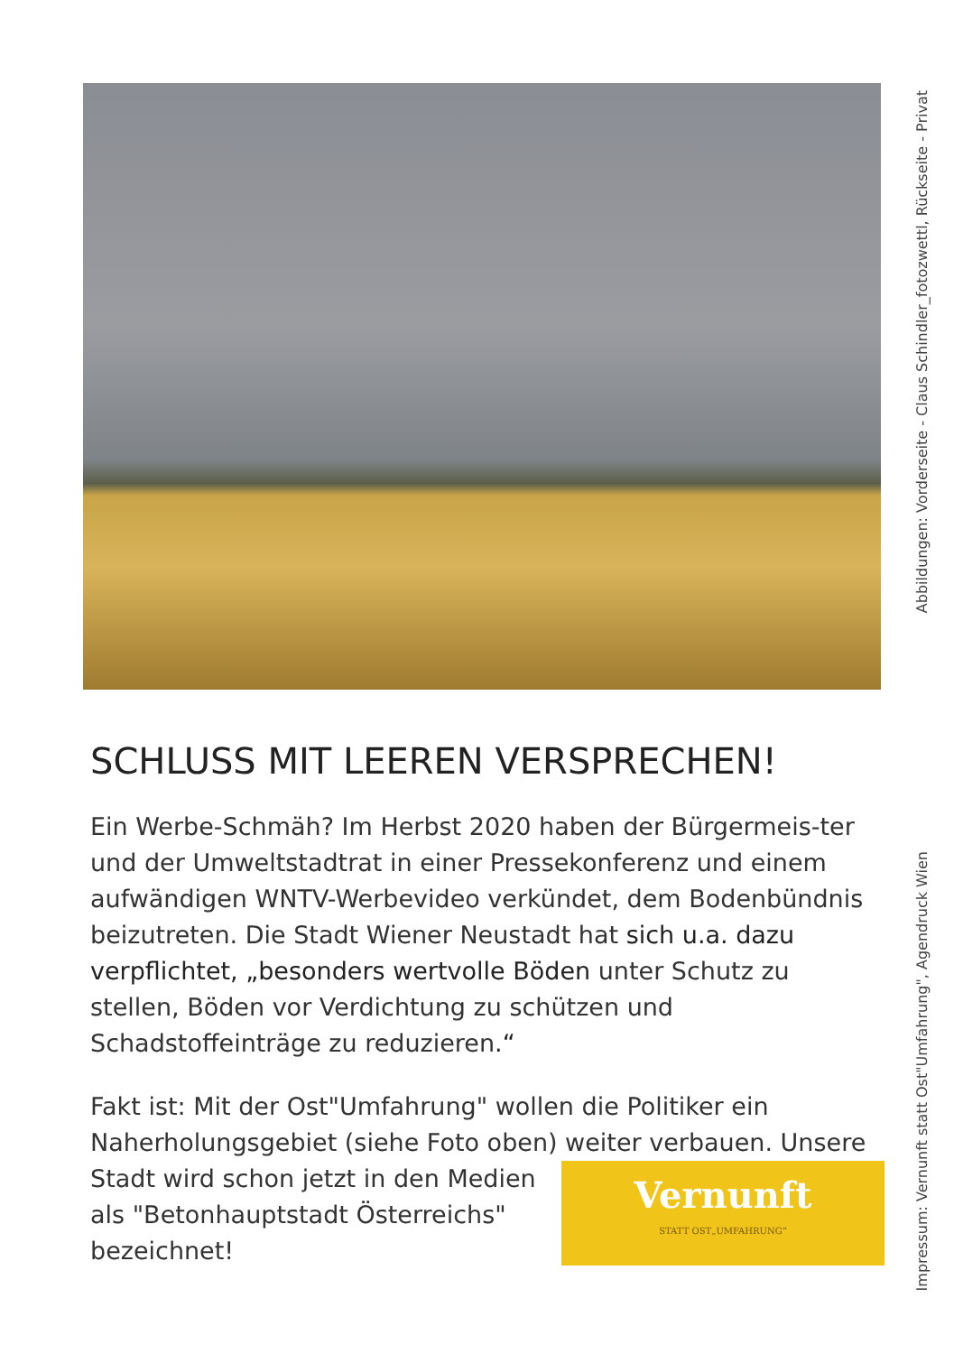SCHLUSS MIT LEEREN VERSPRECHEN!
Ein Werbe-Schmäh? Im Herbst 2020 haben der Bürgermeis-ter und der Umweltstadtrat in einer Pressekonferenz und einem aufwändigen WNTV-Werbevideo verkündet, dem Bodenbündnis beizutreten. Die Stadt Wiener Neustadt hat sich u.a. dazu verpflichtet, „besonders wertvolle Böden unter Schutz zu stellen, Böden vor Verdichtung zu schützen und Schadstoffeinträge zu reduzieren.“
Fakt ist: Mit der Ost"Umfahrung" wollen die Politiker ein Naherholungsgebiet (siehe Foto oben) weiter verbauen.
Vernunft
STATT OST„UMFAHRUNG“Unsere Stadt wird schon jetzt in den Medien als "Betonhauptstadt Österreichs" bezeichnet!
Abbildungen: Vorderseite - Claus Schindler_fotozwettl, Rückseite - Privat
Impressum: Vernunft statt Ost"Umfahrung", Agendruck Wien